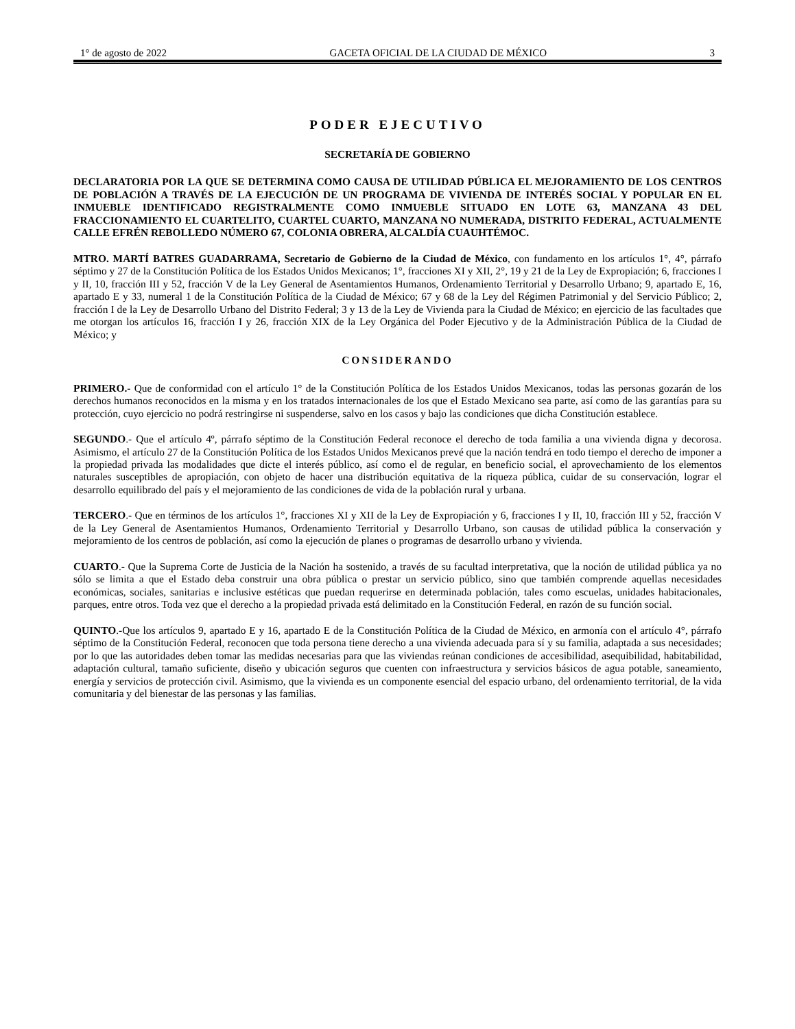1° de agosto de 2022 GACETA OFICIAL DE LA CIUDAD DE MÉXICO 3
PODER EJECUTIVO
SECRETARÍA DE GOBIERNO
DECLARATORIA POR LA QUE SE DETERMINA COMO CAUSA DE UTILIDAD PÚBLICA EL MEJORAMIENTO DE LOS CENTROS DE POBLACIÓN A TRAVÉS DE LA EJECUCIÓN DE UN PROGRAMA DE VIVIENDA DE INTERÉS SOCIAL Y POPULAR EN EL INMUEBLE IDENTIFICADO REGISTRALMENTE COMO INMUEBLE SITUADO EN LOTE 63, MANZANA 43 DEL FRACCIONAMIENTO EL CUARTELITO, CUARTEL CUARTO, MANZANA NO NUMERADA, DISTRITO FEDERAL, ACTUALMENTE CALLE EFRÉN REBOLLEDO NÚMERO 67, COLONIA OBRERA, ALCALDÍA CUAUHTÉMOC.
MTRO. MARTÍ BATRES GUADARRAMA, Secretario de Gobierno de la Ciudad de México, con fundamento en los artículos 1°, 4°, párrafo séptimo y 27 de la Constitución Política de los Estados Unidos Mexicanos; 1°, fracciones XI y XII, 2°, 19 y 21 de la Ley de Expropiación; 6, fracciones I y II, 10, fracción III y 52, fracción V de la Ley General de Asentamientos Humanos, Ordenamiento Territorial y Desarrollo Urbano; 9, apartado E, 16, apartado E y 33, numeral 1 de la Constitución Política de la Ciudad de México; 67 y 68 de la Ley del Régimen Patrimonial y del Servicio Público; 2, fracción I de la Ley de Desarrollo Urbano del Distrito Federal; 3 y 13 de la Ley de Vivienda para la Ciudad de México; en ejercicio de las facultades que me otorgan los artículos 16, fracción I y 26, fracción XIX de la Ley Orgánica del Poder Ejecutivo y de la Administración Pública de la Ciudad de México; y
CONSIDERANDO
PRIMERO.- Que de conformidad con el artículo 1° de la Constitución Política de los Estados Unidos Mexicanos, todas las personas gozarán de los derechos humanos reconocidos en la misma y en los tratados internacionales de los que el Estado Mexicano sea parte, así como de las garantías para su protección, cuyo ejercicio no podrá restringirse ni suspenderse, salvo en los casos y bajo las condiciones que dicha Constitución establece.
SEGUNDO.- Que el artículo 4º, párrafo séptimo de la Constitución Federal reconoce el derecho de toda familia a una vivienda digna y decorosa. Asimismo, el artículo 27 de la Constitución Política de los Estados Unidos Mexicanos prevé que la nación tendrá en todo tiempo el derecho de imponer a la propiedad privada las modalidades que dicte el interés público, así como el de regular, en beneficio social, el aprovechamiento de los elementos naturales susceptibles de apropiación, con objeto de hacer una distribución equitativa de la riqueza pública, cuidar de su conservación, lograr el desarrollo equilibrado del país y el mejoramiento de las condiciones de vida de la población rural y urbana.
TERCERO.- Que en términos de los artículos 1°, fracciones XI y XII de la Ley de Expropiación y 6, fracciones I y II, 10, fracción III y 52, fracción V de la Ley General de Asentamientos Humanos, Ordenamiento Territorial y Desarrollo Urbano, son causas de utilidad pública la conservación y mejoramiento de los centros de población, así como la ejecución de planes o programas de desarrollo urbano y vivienda.
CUARTO.- Que la Suprema Corte de Justicia de la Nación ha sostenido, a través de su facultad interpretativa, que la noción de utilidad pública ya no sólo se limita a que el Estado deba construir una obra pública o prestar un servicio público, sino que también comprende aquellas necesidades económicas, sociales, sanitarias e inclusive estéticas que puedan requerirse en determinada población, tales como escuelas, unidades habitacionales, parques, entre otros. Toda vez que el derecho a la propiedad privada está delimitado en la Constitución Federal, en razón de su función social.
QUINTO.-Que los artículos 9, apartado E y 16, apartado E de la Constitución Política de la Ciudad de México, en armonía con el artículo 4°, párrafo séptimo de la Constitución Federal, reconocen que toda persona tiene derecho a una vivienda adecuada para sí y su familia, adaptada a sus necesidades; por lo que las autoridades deben tomar las medidas necesarias para que las viviendas reúnan condiciones de accesibilidad, asequibilidad, habitabilidad, adaptación cultural, tamaño suficiente, diseño y ubicación seguros que cuenten con infraestructura y servicios básicos de agua potable, saneamiento, energía y servicios de protección civil. Asimismo, que la vivienda es un componente esencial del espacio urbano, del ordenamiento territorial, de la vida comunitaria y del bienestar de las personas y las familias.